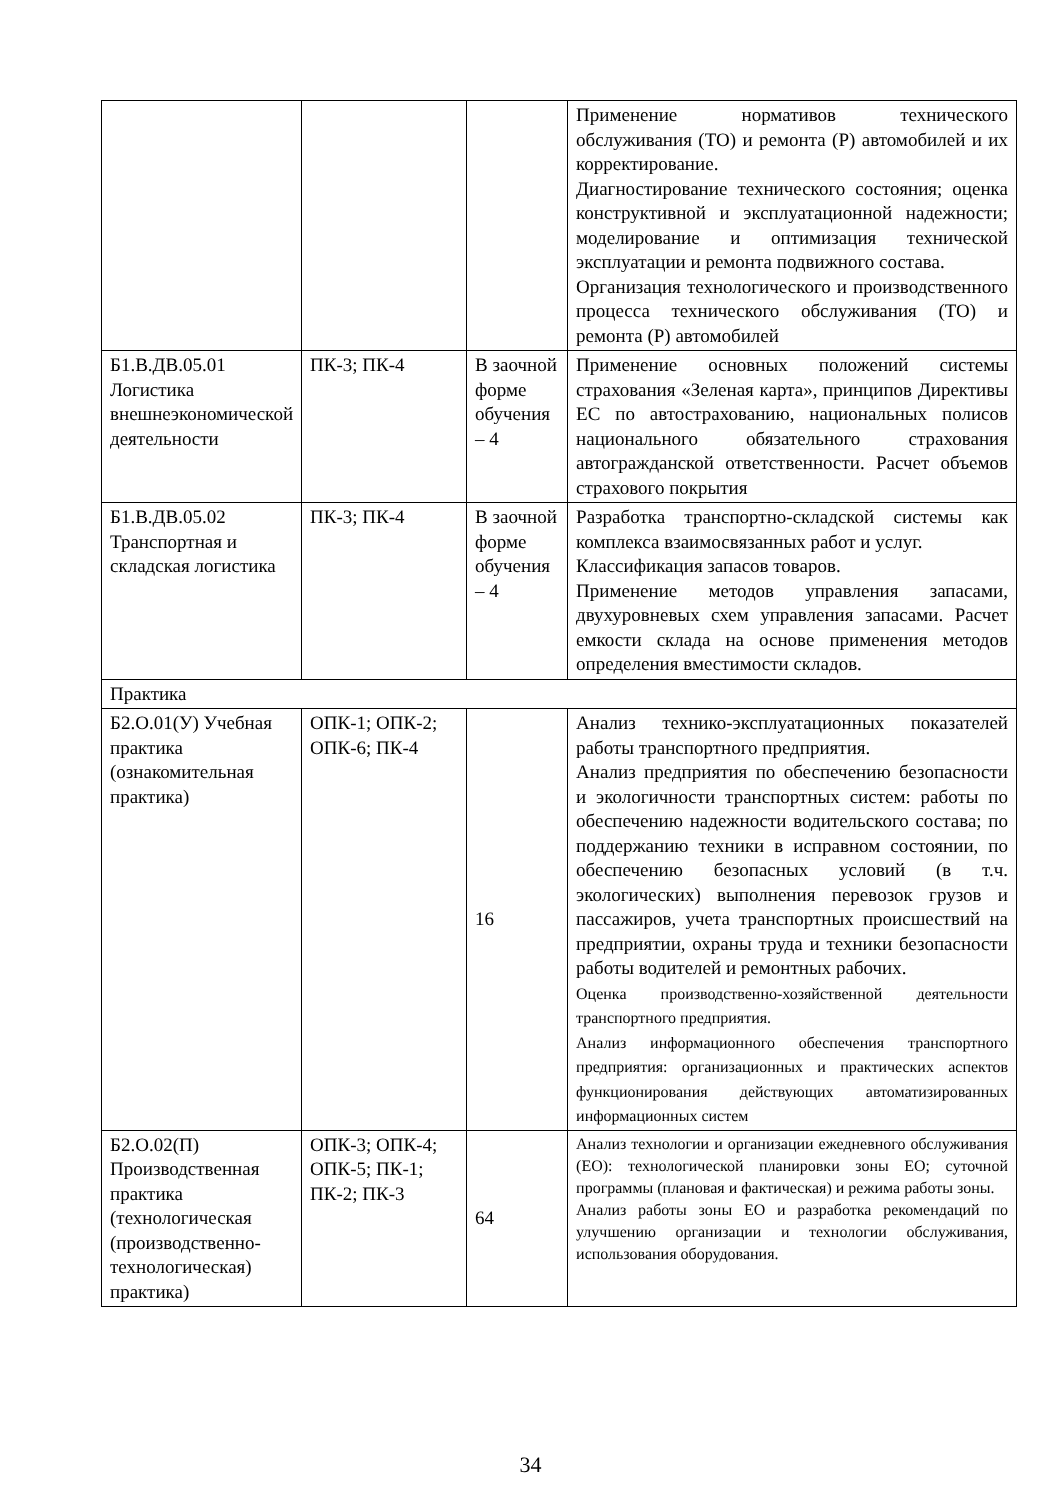| | | | Применение нормативов технического обслуживания (ТО) и ремонта (Р) автомобилей и их корректирование. Диагностирование технического состояния; оценка конструктивной и эксплуатационной надежности; моделирование и оптимизация технической эксплуатации и ремонта подвижного состава. Организация технологического и производственного процесса технического обслуживания (ТО) и ремонта (Р) автомобилей |
| Б1.В.ДВ.05.01 Логистика внешнеэкономической деятельности | ПК-3; ПК-4 | В заочной форме обучения – 4 | Применение основных положений системы страхования «Зеленая карта», принципов Директивы ЕС по автострахованию, национальных полисов национального обязательного страхования автогражданской ответственности. Расчет объемов страхового покрытия |
| Б1.В.ДВ.05.02 Транспортная и складская логистика | ПК-3; ПК-4 | В заочной форме обучения – 4 | Разработка транспортно-складской системы как комплекса взаимосвязанных работ и услуг. Классификация запасов товаров. Применение методов управления запасами, двухуровневых схем управления запасами. Расчет емкости склада на основе применения методов определения вместимости складов. |
| Практика | | | |
| Б2.О.01(У) Учебная практика (ознакомительная практика) | ОПК-1; ОПК-2; ОПК-6; ПК-4 | 16 | Анализ технико-эксплуатационных показателей работы транспортного предприятия. Анализ предприятия по обеспечению безопасности и экологичности транспортных систем: работы по обеспечению надежности водительского состава; по поддержанию техники в исправном состоянии, по обеспечению безопасных условий (в т.ч. экологических) выполнения перевозок грузов и пассажиров, учета транспортных происшествий на предприятии, охраны труда и техники безопасности работы водителей и ремонтных рабочих. Оценка производственно-хозяйственной деятельности транспортного предприятия. Анализ информационного обеспечения транспортного предприятия: организационных и практических аспектов функционирования действующих автоматизированных информационных систем |
| Б2.О.02(П) Производственная практика (технологическая (производственно-технологическая) практика) | ОПК-3; ОПК-4; ОПК-5; ПК-1; ПК-2; ПК-3 | 64 | Анализ технологии и организации ежедневного обслуживания (ЕО): технологической планировки зоны ЕО; суточной программы (плановая и фактическая) и режима работы зоны. Анализ работы зоны ЕО и разработка рекомендаций по улучшению организации и технологии обслуживания, использования оборудования. |
34